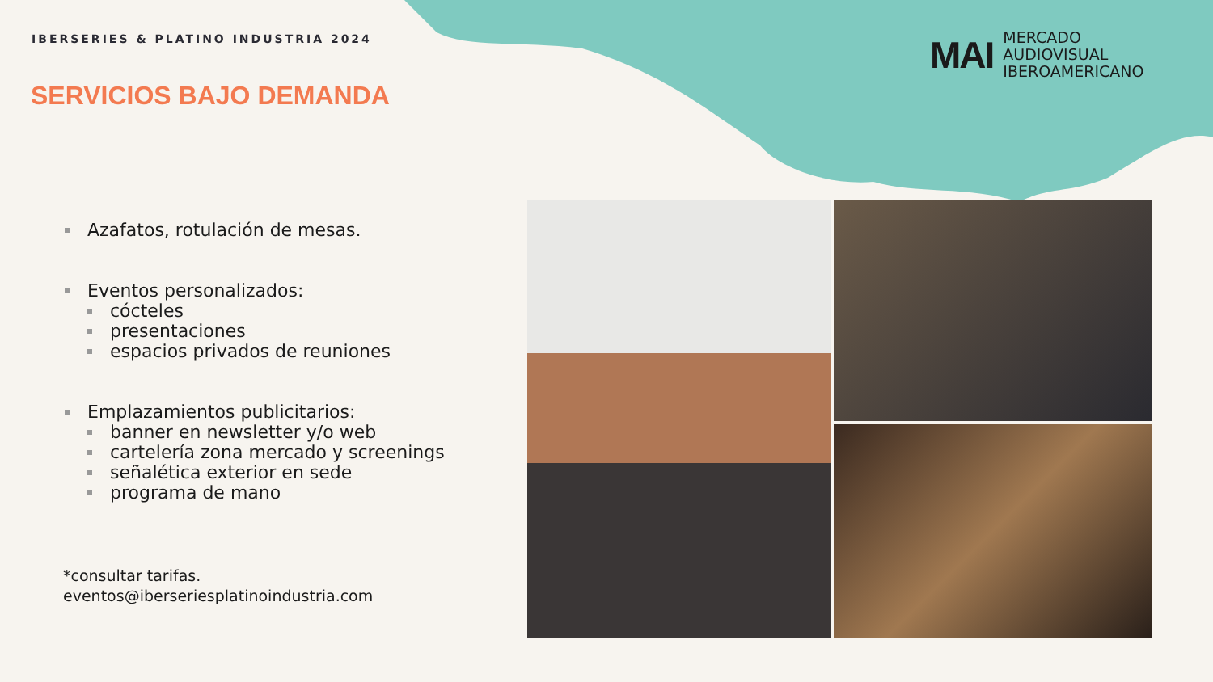IBERSERIES & PLATINO INDUSTRIA 2024
SERVICIOS BAJO DEMANDA
MAI
MERCADO
AUDIOVISUAL
IBEROAMERICANO
Azafatos, rotulación de mesas.
Eventos personalizados:
cócteles
presentaciones
espacios privados de reuniones
Emplazamientos publicitarios:
banner en newsletter y/o web
cartelería zona mercado y screenings
señalética exterior en sede
programa de mano
*consultar tarifas.
eventos@iberseriesplatinoindustria.com